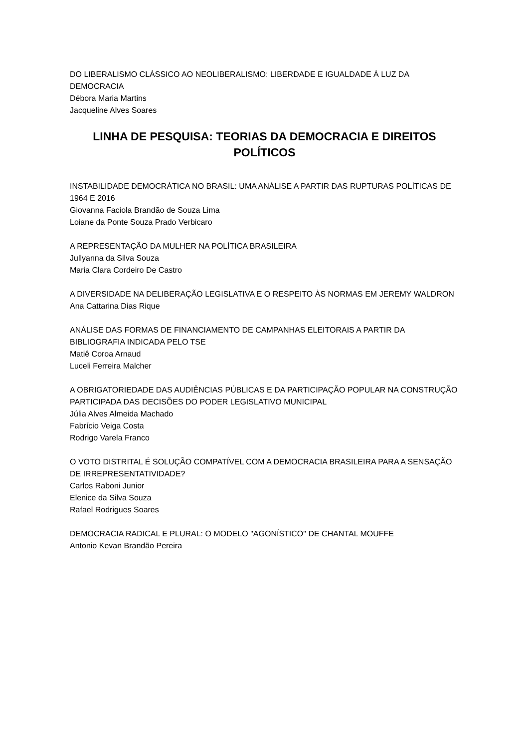DO LIBERALISMO CLÁSSICO AO NEOLIBERALISMO: LIBERDADE E IGUALDADE À LUZ DA DEMOCRACIA
Débora Maria Martins
Jacqueline Alves Soares
LINHA DE PESQUISA: TEORIAS DA DEMOCRACIA E DIREITOS POLÍTICOS
INSTABILIDADE DEMOCRÁTICA NO BRASIL: UMA ANÁLISE A PARTIR DAS RUPTURAS POLÍTICAS DE 1964 E 2016
Giovanna Faciola Brandão de Souza Lima
Loiane da Ponte Souza Prado Verbicaro
A REPRESENTAÇÃO DA MULHER NA POLÍTICA BRASILEIRA
Jullyanna da Silva Souza
Maria Clara Cordeiro De Castro
A DIVERSIDADE NA DELIBERAÇÃO LEGISLATIVA E O RESPEITO ÀS NORMAS EM JEREMY WALDRON
Ana Cattarina Dias Rique
ANÁLISE DAS FORMAS DE FINANCIAMENTO DE CAMPANHAS ELEITORAIS A PARTIR DA BIBLIOGRAFIA INDICADA PELO TSE
Matiê Coroa Arnaud
Luceli Ferreira Malcher
A OBRIGATORIEDADE DAS AUDIÊNCIAS PÚBLICAS E DA PARTICIPAÇÃO POPULAR NA CONSTRUÇÃO PARTICIPADA DAS DECISÕES DO PODER LEGISLATIVO MUNICIPAL
Júlia Alves Almeida Machado
Fabrício Veiga Costa
Rodrigo Varela Franco
O VOTO DISTRITAL É SOLUÇÃO COMPATÍVEL COM A DEMOCRACIA BRASILEIRA PARA A SENSAÇÃO DE IRREPRESENTATIVIDADE?
Carlos Raboni Junior
Elenice da Silva Souza
Rafael Rodrigues Soares
DEMOCRACIA RADICAL E PLURAL: O MODELO "AGONÍSTICO" DE CHANTAL MOUFFE
Antonio Kevan Brandão Pereira